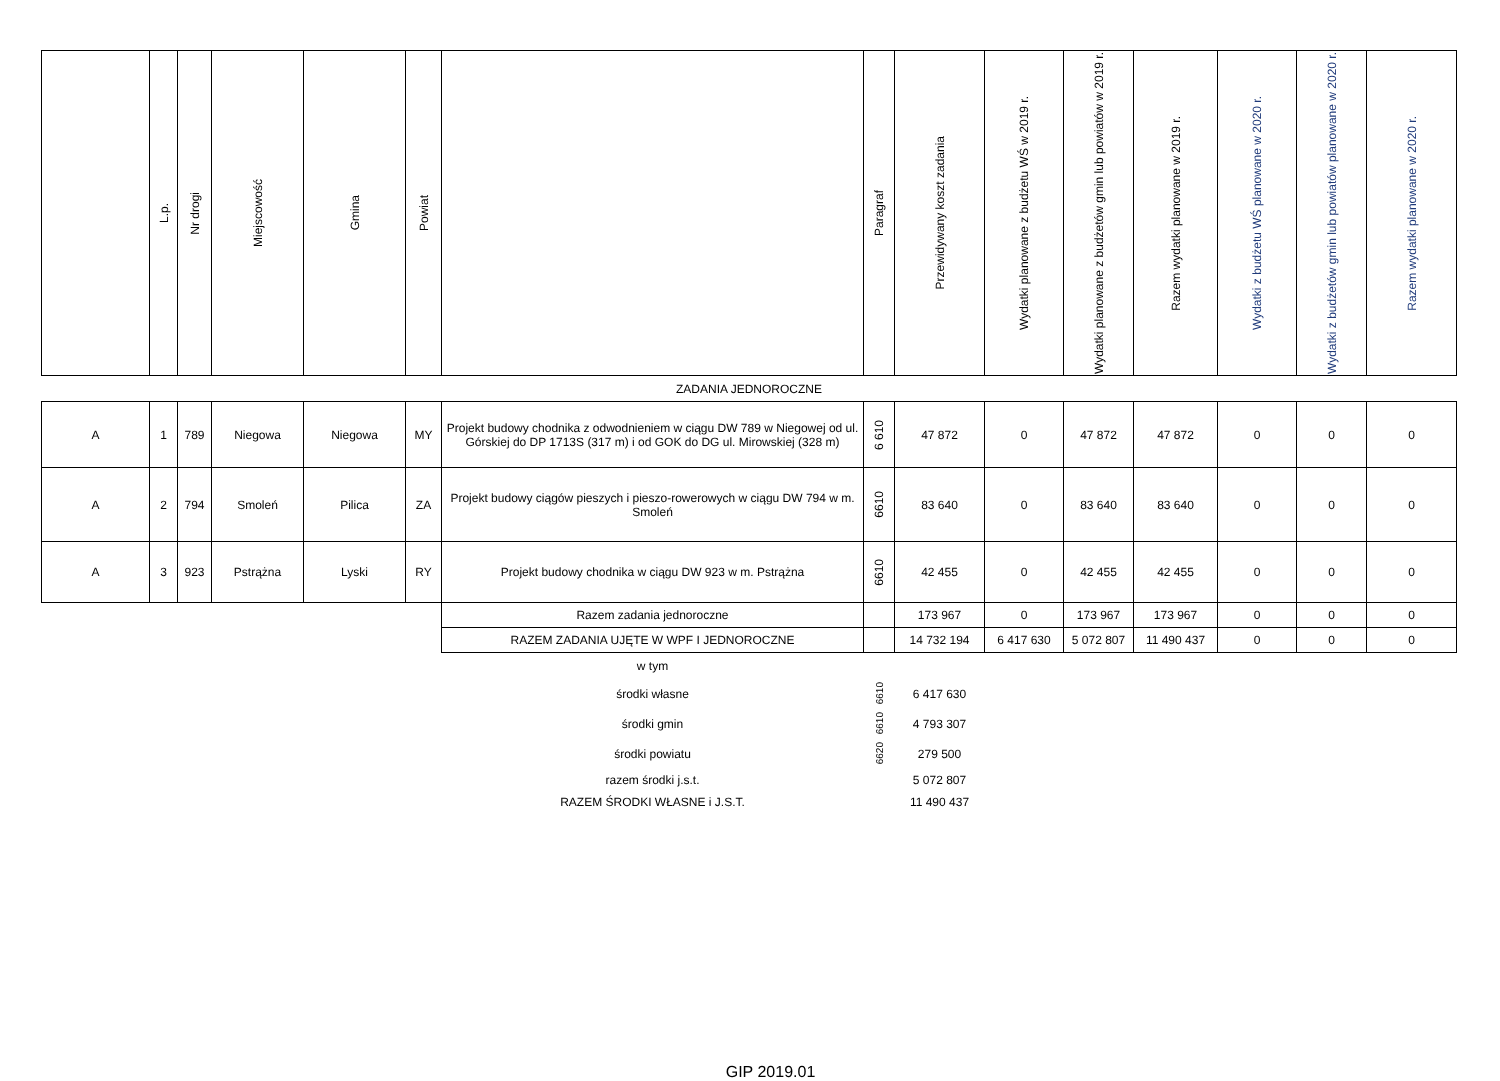| | L.p. | Nr drogi | Miejscowość | Gmina | Powiat | | Paragraf | Przewidywany koszt zadania | Wydatki planowane z budżetu WŚ w 2019 r. | Wydatki planowane z budżetów gmin lub powiatów w 2019 r. | Razem wydatki planowane w 2019 r. | Wydatki z budżetu WŚ planowane w 2020 r. | Wydatki z budżetów gmin lub powiatów planowane w 2020 r. | Razem wydatki planowane w 2020 r. |
| --- | --- | --- | --- | --- | --- | --- | --- | --- | --- | --- | --- | --- | --- | --- |
| ZADANIA JEDNOROCZNE | | | | | | | | | | | | | | |
| A | 1 | 789 | Niegowa | Niegowa | MY | Projekt budowy chodnika z odwodnieniem w ciągu DW 789 w Niegowej od ul. Górskiej do DP 1713S (317 m) i od GOK do DG ul. Mirowskiej (328 m) | 6 610 | 47 872 | 0 | 47 872 | 47 872 | 0 | 0 | 0 |
| A | 2 | 794 | Smoleń | Pilica | ZA | Projekt budowy ciągów pieszych i pieszo-rowerowych w ciągu DW 794 w m. Smoleń | 6610 | 83 640 | 0 | 83 640 | 83 640 | 0 | 0 | 0 |
| A | 3 | 923 | Pstrążna | Lyski | RY | Projekt budowy chodnika w ciągu DW 923 w m. Pstrążna | 6610 | 42 455 | 0 | 42 455 | 42 455 | 0 | 0 | 0 |
| | | | | | | Razem zadania jednoroczne | | 173 967 | 0 | 173 967 | 173 967 | 0 | 0 | 0 |
| | | | | | | RAZEM ZADANIA UJĘTE W WPF I JEDNOROCZNE | | 14 732 194 | 6 417 630 | 5 072 807 | 11 490 437 | 0 | 0 | 0 |
| | | | | | | w tym | | | | | | | | |
| | | | | | | środki własne | 6610 | 6 417 630 | | | | | | |
| | | | | | | środki gmin | 6610 | 4 793 307 | | | | | | |
| | | | | | | środki powiatu | 6620 | 279 500 | | | | | | |
| | | | | | | razem środki j.s.t. | | 5 072 807 | | | | | | |
| | | | | | | RAZEM ŚRODKI WŁASNE i J.S.T. | | 11 490 437 | | | | | | |
GIP 2019.01